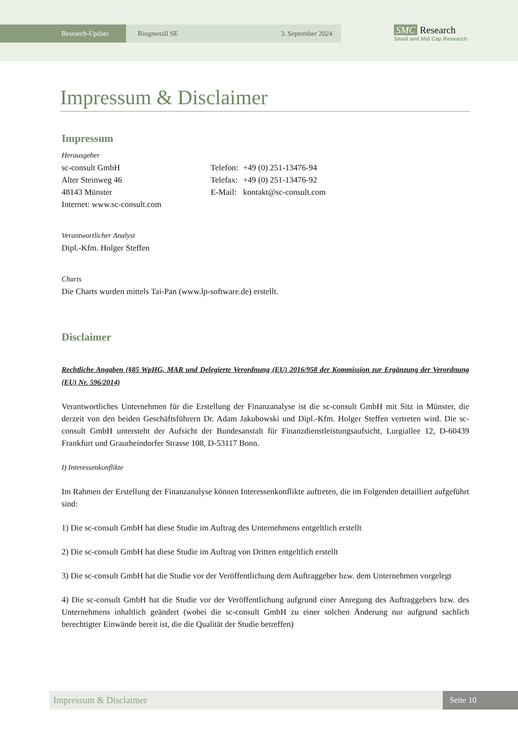Research-Update Ringmetall SE 3. September 2024
SMC Research
Small and Mid Cap Research
Impressum & Disclaimer
Impressum
Herausgeber
sc-consult GmbH
Alter Steinweg 46
48143 Münster
Internet: www.sc-consult.com
| Telefon: | +49 (0) 251-13476-94 |
| Telefax: | +49 (0) 251-13476-92 |
| E-Mail: | kontakt@sc-consult.com |
Verantwortlicher Analyst
Dipl.-Kfm. Holger Steffen
Charts
Die Charts wurden mittels Tai-Pan (www.lp-software.de) erstellt.
Disclaimer
Rechtliche Angaben (§85 WpHG, MAR und Delegierte Verordnung (EU) 2016/958 der Kommission zur Ergänzung der Verordnung (EU) Nr. 596/2014)
Verantwortliches Unternehmen für die Erstellung der Finanzanalyse ist die sc-consult GmbH mit Sitz in Münster, die derzeit von den beiden Geschäftsführern Dr. Adam Jakubowski und Dipl.-Kfm. Holger Steffen vertreten wird. Die sc-consult GmbH untersteht der Aufsicht der Bundesanstalt für Finanzdienstleistungsaufsicht, Lurgiallee 12, D-60439 Frankfurt und Graurheindorfer Strasse 108, D-53117 Bonn.
I) Interessenkonflikte
Im Rahmen der Erstellung der Finanzanalyse können Interessenkonflikte auftreten, die im Folgenden detailliert aufgeführt sind:
1) Die sc-consult GmbH hat diese Studie im Auftrag des Unternehmens entgeltlich erstellt
2) Die sc-consult GmbH hat diese Studie im Auftrag von Dritten entgeltlich erstellt
3) Die sc-consult GmbH hat die Studie vor der Veröffentlichung dem Auftraggeber bzw. dem Unternehmen vorgelegt
4) Die sc-consult GmbH hat die Studie vor der Veröffentlichung aufgrund einer Anregung des Auftraggebers bzw. des Unternehmens inhaltlich geändert (wobei die sc-consult GmbH zu einer solchen Änderung nur aufgrund sachlich berechtigter Einwände bereit ist, die die Qualität der Studie betreffen)
Impressum & Disclaimer Seite 10